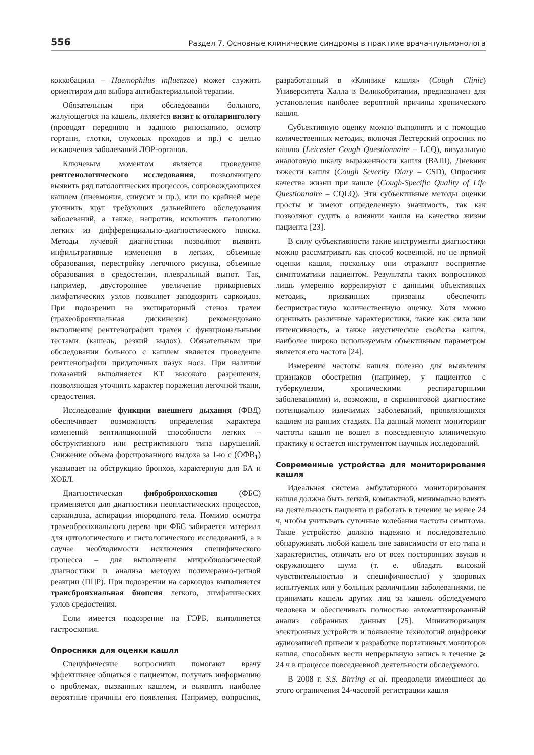556 Раздел 7. Основные клинические синдромы в практике врача-пульмонолога
коккобацилл – Haemophilus influenzae) может служить ориентиром для выбора антибактериальной терапии.
Обязательным при обследовании больного, жалующегося на кашель, является визит к отоларингологу (проводят переднюю и заднюю риноскопию, осмотр гортани, глотки, слуховых проходов и пр.) с целью исключения заболеваний ЛОР-органов.
Ключевым моментом является проведение рентгенологического исследования, позволяющего выявить ряд патологических процессов, сопровождающихся кашлем (пневмония, синусит и пр.), или по крайней мере уточнить круг требующих дальнейшего обследования заболеваний, а также, напротив, исключить патологию легких из дифференциально-диагностического поиска. Методы лучевой диагностики позволяют выявить инфильтративные изменения в легких, объемные образования, перестройку легочного рисунка, объемные образования в средостении, плевральный выпот. Так, например, двустороннее увеличение прикорневых лимфатических узлов позволяет заподозрить саркоидоз. При подозрении на экспираторный стеноз трахеи (трахеобронхиальная дискинезия) рекомендовано выполнение рентгенографии трахеи с функциональными тестами (кашель, резкий выдох). Обязательным при обследовании больного с кашлем является проведение рентгенографии придаточных пазух носа. При наличии показаний выполняется КТ высокого разрешения, позволяющая уточнить характер поражения легочной ткани, средостения.
Исследование функции внешнего дыхания (ФВД) обеспечивает возможность определения характера изменений вентиляционной способности легких – обструктивного или рестриктивного типа нарушений. Снижение объема форсированного выдоха за 1-ю с (ОФВ<sub>1</sub>) указывает на обструкцию бронхов, характерную для БА и ХОБЛ.
Диагностическая фибробронхоскопия (ФБС) применяется для диагностики неопластических процессов, саркоидоза, аспирации инородного тела. Помимо осмотра трахеобронхиального дерева при ФБС забирается материал для цитологического и гистологического исследований, а в случае необходимости исключения специфического процесса – для выполнения микробиологической диагностики и анализа методом полимеразно-цепной реакции (ПЦР). При подозрении на саркоидоз выполняется трансбронхиальная биопсия легкого, лимфатических узлов средостения.
Если имеется подозрение на ГЭРБ, выполняется гастроскопия.
Опросники для оценки кашля
Специфические вопросники помогают врачу эффективнее общаться с пациентом, получать информацию о проблемах, вызванных кашлем, и выявлять наиболее вероятные причины его появления. Например, вопросник, разработанный в «Клинике кашля» (Cough Clinic) Университета Халла в Великобритании, предназначен для установления наиболее вероятной причины хронического кашля.
Субъективную оценку можно выполнять и с помощью количественных методик, включая Лестерский опросник по кашлю (Leicester Cough Questionnaire – LCQ), визуальную аналоговую шкалу выраженности кашля (ВАШ), Дневник тяжести кашля (Cough Severity Diary – CSD), Опросник качества жизни при кашле (Cough-Specific Quality of Life Questionnaire – CQLQ). Эти субъективные методы оценки просты и имеют определенную значимость, так как позволяют судить о влиянии кашля на качество жизни пациента [23].
В силу субъективности такие инструменты диагностики можно рассматривать как способ косвенной, но не прямой оценки кашля, поскольку они отражают восприятие симптоматики пациентом. Результаты таких вопросников лишь умеренно коррелируют с данными объективных методик, призванных призваны обеспечить беспристрастную количественную оценку. Хотя можно оценивать различные характеристики, такие как сила или интенсивность, а также акустические свойства кашля, наиболее широко используемым объективным параметром является его частота [24].
Измерение частоты кашля полезно для выявления признаков обострения (например, у пациентов с туберкулезом, хроническими респираторными заболеваниями) и, возможно, в скрининговой диагностике потенциально излечимых заболеваний, проявляющихся кашлем на ранних стадиях. На данный момент мониторинг частоты кашля не вошел в повседневную клиническую практику и остается инструментом научных исследований.
Современные устройства для мониторирования кашля
Идеальная система амбулаторного мониторирования кашля должна быть легкой, компактной, минимально влиять на деятельность пациента и работать в течение не менее 24 ч, чтобы учитывать суточные колебания частоты симптома. Такое устройство должно надежно и последовательно обнаруживать любой кашель вне зависимости от его типа и характеристик, отличать его от всех посторонних звуков и окружающего шума (т. е. обладать высокой чувствительностью и специфичностью) у здоровых испытуемых или у больных различными заболеваниями, не принимать кашель других лиц за кашель обследуемого человека и обеспечивать полностью автоматизированный анализ собранных данных [25]. Миниатюризация электронных устройств и появление технологий оцифровки аудиозаписей привели к разработке портативных мониторов кашля, способных вести непрерывную запись в течение ⩾ 24 ч в процессе повседневной деятельности обследуемого.
В 2008 г. S.S. Birring et al. преодолели имевшиеся до этого ограничения 24-часовой регистрации кашля